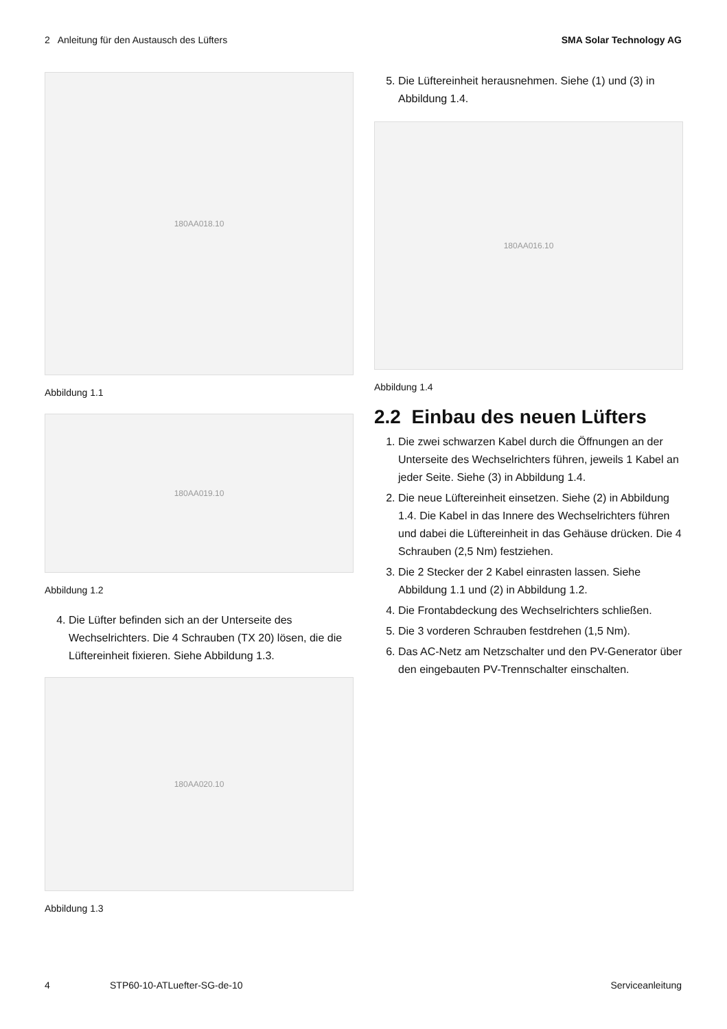2 Anleitung für den Austausch des Lüfters SMA Solar Technology AG
180AA018.10
Abbildung 1.1
180AA019.10
Abbildung 1.2
4. Die Lüfter befinden sich an der Unterseite des Wechselrichters. Die 4 Schrauben (TX 20) lösen, die die Lüftereinheit fixieren. Siehe Abbildung 1.3.
180AA020.10
Abbildung 1.3
5. Die Lüftereinheit herausnehmen. Siehe (1) und (3) in Abbildung 1.4.
180AA016.10
Abbildung 1.4
2.2 Einbau des neuen Lüfters
1. Die zwei schwarzen Kabel durch die Öffnungen an der Unterseite des Wechselrichters führen, jeweils 1 Kabel an jeder Seite. Siehe (3) in Abbildung 1.4.
2. Die neue Lüftereinheit einsetzen. Siehe (2) in Abbildung 1.4. Die Kabel in das Innere des Wechselrichters führen und dabei die Lüftereinheit in das Gehäuse drücken. Die 4 Schrauben (2,5 Nm) festziehen.
3. Die 2 Stecker der 2 Kabel einrasten lassen. Siehe Abbildung 1.1 und (2) in Abbildung 1.2.
4. Die Frontabdeckung des Wechselrichters schließen.
5. Die 3 vorderen Schrauben festdrehen (1,5 Nm).
6. Das AC-Netz am Netzschalter und den PV-Generator über den eingebauten PV-Trennschalter einschalten.
4 STP60-10-ATLuefter-SG-de-10 Serviceanleitung